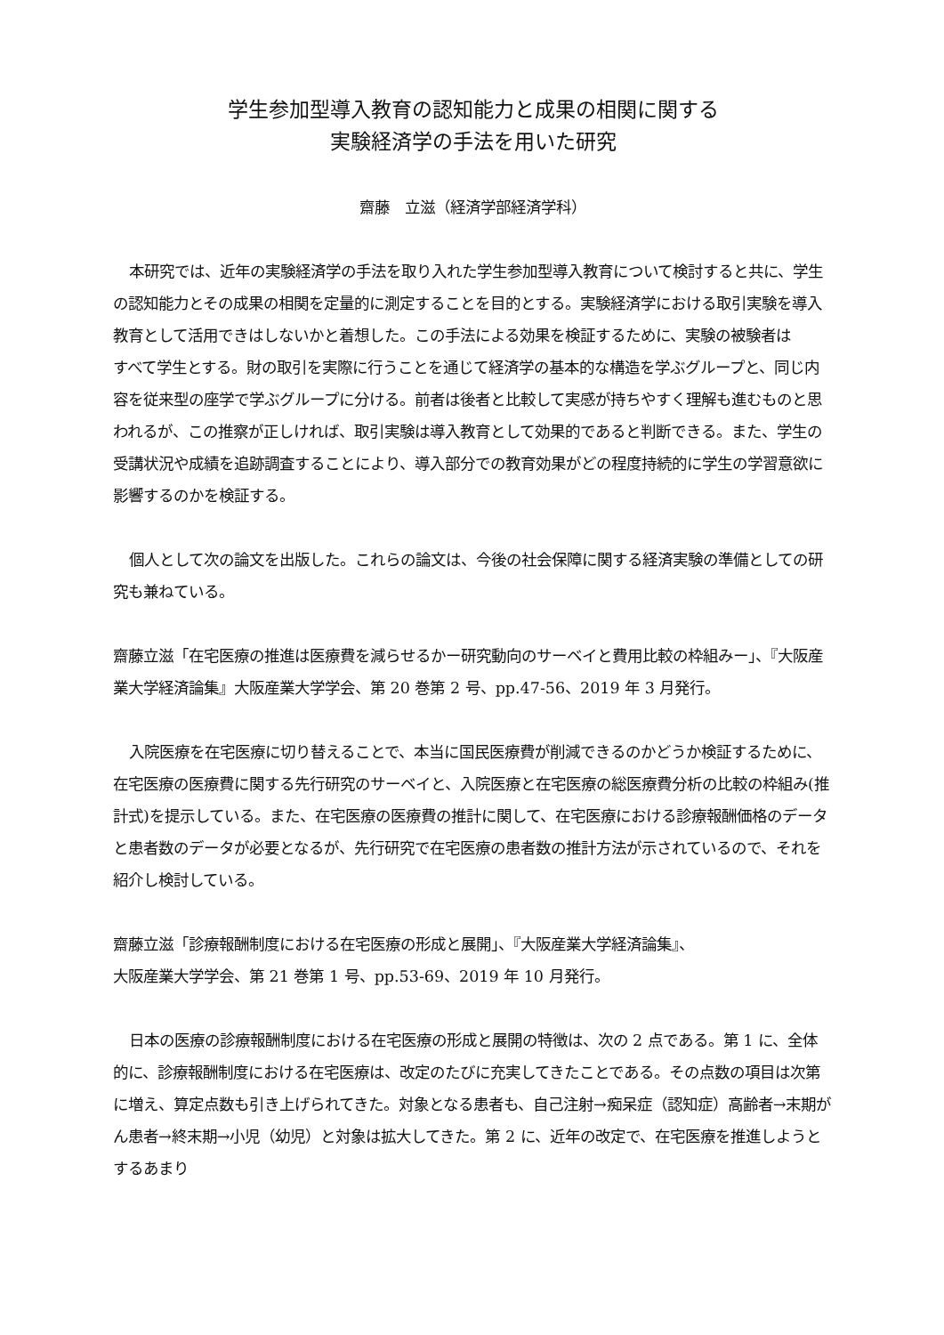学生参加型導入教育の認知能力と成果の相関に関する
実験経済学の手法を用いた研究
齋藤　立滋（経済学部経済学科）
本研究では、近年の実験経済学の手法を取り入れた学生参加型導入教育について検討すると共に、学生の認知能力とその成果の相関を定量的に測定することを目的とする。実験経済学における取引実験を導入教育として活用できはしないかと着想した。この手法による効果を検証するために、実験の被験者は
すべて学生とする。財の取引を実際に行うことを通じて経済学の基本的な構造を学ぶグループと、同じ内容を従来型の座学で学ぶグループに分ける。前者は後者と比較して実感が持ちやすく理解も進むものと思われるが、この推察が正しければ、取引実験は導入教育として効果的であると判断できる。また、学生の受講状況や成績を追跡調査することにより、導入部分での教育効果がどの程度持続的に学生の学習意欲に影響するのかを検証する。
個人として次の論文を出版した。これらの論文は、今後の社会保障に関する経済実験の準備としての研究も兼ねている。
齋藤立滋「在宅医療の推進は医療費を減らせるかー研究動向のサーベイと費用比較の枠組みー」、『大阪産業大学経済論集』大阪産業大学学会、第 20 巻第 2 号、pp.47-56、2019 年 3 月発行。
入院医療を在宅医療に切り替えることで、本当に国民医療費が削減できるのかどうか検証するために、在宅医療の医療費に関する先行研究のサーベイと、入院医療と在宅医療の総医療費分析の比較の枠組み(推計式)を提示している。また、在宅医療の医療費の推計に関して、在宅医療における診療報酬価格のデータと患者数のデータが必要となるが、先行研究で在宅医療の患者数の推計方法が示されているので、それを紹介し検討している。
齋藤立滋「診療報酬制度における在宅医療の形成と展開」、『大阪産業大学経済論集』、
大阪産業大学学会、第 21 巻第 1 号、pp.53-69、2019 年 10 月発行。
日本の医療の診療報酬制度における在宅医療の形成と展開の特徴は、次の 2 点である。第 1 に、全体的に、診療報酬制度における在宅医療は、改定のたびに充実してきたことである。その点数の項目は次第に増え、算定点数も引き上げられてきた。対象となる患者も、自己注射→痴呆症（認知症）高齢者→末期がん患者→終末期→小児（幼児）と対象は拡大してきた。第 2 に、近年の改定で、在宅医療を推進しようとするあまり